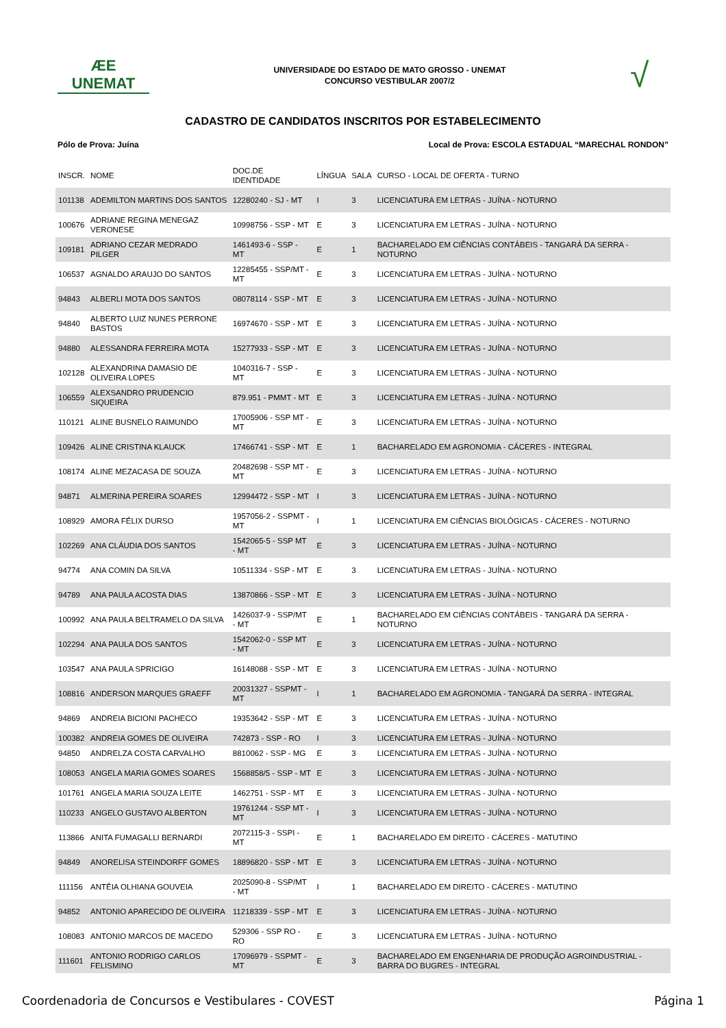ÆE
UNEMAT
UNIVERSIDADE DO ESTADO DE MATO GROSSO - UNEMAT
CONCURSO VESTIBULAR 2007/2
√
CADASTRO DE CANDIDATOS INSCRITOS POR ESTABELECIMENTO
Pólo de Prova: Juína Local de Prova: ESCOLA ESTADUAL “MARECHAL RONDON”
| INSCR. | NOME | DOC.DE IDENTIDADE | LÍNGUA | SALA | CURSO - LOCAL DE OFERTA - TURNO |
| --- | --- | --- | --- | --- | --- |
| 101138 | ADEMILTON MARTINS DOS SANTOS | 12280240 - SJ - MT | I | 3 | LICENCIATURA EM LETRAS - JUÍNA - NOTURNO |
| 100676 | ADRIANE REGINA MENEGAZ VERONESE | 10998756 - SSP - MT | E | 3 | LICENCIATURA EM LETRAS - JUÍNA - NOTURNO |
| 109181 | ADRIANO CEZAR MEDRADO PILGER | 1461493-6 - SSP - MT | E | 1 | BACHARELADO EM CIÊNCIAS CONTÁBEIS - TANGARÁ DA SERRA - NOTURNO |
| 106537 | AGNALDO ARAUJO DO SANTOS | 12285455 - SSP/MT - MT | E | 3 | LICENCIATURA EM LETRAS - JUÍNA - NOTURNO |
| 94843 | ALBERLI MOTA DOS SANTOS | 08078114 - SSP - MT | E | 3 | LICENCIATURA EM LETRAS - JUÍNA - NOTURNO |
| 94840 | ALBERTO LUIZ NUNES PERRONE BASTOS | 16974670 - SSP - MT | E | 3 | LICENCIATURA EM LETRAS - JUÍNA - NOTURNO |
| 94880 | ALESSANDRA FERREIRA MOTA | 15277933 - SSP - MT | E | 3 | LICENCIATURA EM LETRAS - JUÍNA - NOTURNO |
| 102128 | ALEXANDRINA DAMASIO DE OLIVEIRA LOPES | 1040316-7 - SSP - MT | E | 3 | LICENCIATURA EM LETRAS - JUÍNA - NOTURNO |
| 106559 | ALEXSANDRO PRUDENCIO SIQUEIRA | 879.951 - PMMT - MT | E | 3 | LICENCIATURA EM LETRAS - JUÍNA - NOTURNO |
| 110121 | ALINE BUSNELO RAIMUNDO | 17005906 - SSP MT - MT | E | 3 | LICENCIATURA EM LETRAS - JUÍNA - NOTURNO |
| 109426 | ALINE CRISTINA KLAUCK | 17466741 - SSP - MT | E | 1 | BACHARELADO EM AGRONOMIA - CÁCERES - INTEGRAL |
| 108174 | ALINE MEZACASA DE SOUZA | 20482698 - SSP MT - MT | E | 3 | LICENCIATURA EM LETRAS - JUÍNA - NOTURNO |
| 94871 | ALMERINA PEREIRA SOARES | 12994472 - SSP - MT | I | 3 | LICENCIATURA EM LETRAS - JUÍNA - NOTURNO |
| 108929 | AMORA FÉLIX DURSO | 1957056-2 - SSPMT - MT | I | 1 | LICENCIATURA EM CIÊNCIAS BIOLÓGICAS - CÁCERES - NOTURNO |
| 102269 | ANA CLÁUDIA DOS SANTOS | 1542065-5 - SSP MT - MT | E | 3 | LICENCIATURA EM LETRAS - JUÍNA - NOTURNO |
| 94774 | ANA COMIN DA SILVA | 10511334 - SSP - MT | E | 3 | LICENCIATURA EM LETRAS - JUÍNA - NOTURNO |
| 94789 | ANA PAULA ACOSTA DIAS | 13870866 - SSP - MT | E | 3 | LICENCIATURA EM LETRAS - JUÍNA - NOTURNO |
| 100992 | ANA PAULA BELTRAMELO DA SILVA | 1426037-9 - SSP/MT - MT | E | 1 | BACHARELADO EM CIÊNCIAS CONTÁBEIS - TANGARÁ DA SERRA - NOTURNO |
| 102294 | ANA PAULA DOS SANTOS | 1542062-0 - SSP MT - MT | E | 3 | LICENCIATURA EM LETRAS - JUÍNA - NOTURNO |
| 103547 | ANA PAULA SPRICIGO | 16148088 - SSP - MT | E | 3 | LICENCIATURA EM LETRAS - JUÍNA - NOTURNO |
| 108816 | ANDERSON MARQUES GRAEFF | 20031327 - SSPMT - MT | I | 1 | BACHARELADO EM AGRONOMIA - TANGARÁ DA SERRA - INTEGRAL |
| 94869 | ANDREIA BICIONI PACHECO | 19353642 - SSP - MT | E | 3 | LICENCIATURA EM LETRAS - JUÍNA - NOTURNO |
| 100382 | ANDREIA GOMES DE OLIVEIRA | 742873 - SSP - RO | I | 3 | LICENCIATURA EM LETRAS - JUÍNA - NOTURNO |
| 94850 | ANDRELZA COSTA CARVALHO | 8810062 - SSP - MG | E | 3 | LICENCIATURA EM LETRAS - JUÍNA - NOTURNO |
| 108053 | ANGELA MARIA GOMES SOARES | 1568858/5 - SSP - MT | E | 3 | LICENCIATURA EM LETRAS - JUÍNA - NOTURNO |
| 101761 | ANGELA MARIA SOUZA LEITE | 1462751 - SSP - MT | E | 3 | LICENCIATURA EM LETRAS - JUÍNA - NOTURNO |
| 110233 | ANGELO GUSTAVO ALBERTON | 19761244 - SSP MT - MT | I | 3 | LICENCIATURA EM LETRAS - JUÍNA - NOTURNO |
| 113866 | ANITA FUMAGALLI BERNARDI | 2072115-3 - SSPI - MT | E | 1 | BACHARELADO EM DIREITO - CÁCERES - MATUTINO |
| 94849 | ANORELISA STEINDORFF GOMES | 18896820 - SSP - MT | E | 3 | LICENCIATURA EM LETRAS - JUÍNA - NOTURNO |
| 111156 | ANTÉIA OLHIANA GOUVEIA | 2025090-8 - SSP/MT - MT | I | 1 | BACHARELADO EM DIREITO - CÁCERES - MATUTINO |
| 94852 | ANTONIO APARECIDO DE OLIVEIRA | 11218339 - SSP - MT | E | 3 | LICENCIATURA EM LETRAS - JUÍNA - NOTURNO |
| 108083 | ANTONIO MARCOS DE MACEDO | 529306 - SSP RO - RO | E | 3 | LICENCIATURA EM LETRAS - JUÍNA - NOTURNO |
| 111601 | ANTONIO RODRIGO CARLOS FELISMINO | 17096979 - SSPMT - MT | E | 3 | BACHARELADO EM ENGENHARIA DE PRODUÇÃO AGROINDUSTRIAL - BARRA DO BUGRES - INTEGRAL |
Coordenadoria de Concursos e Vestibulares - COVEST Página 1